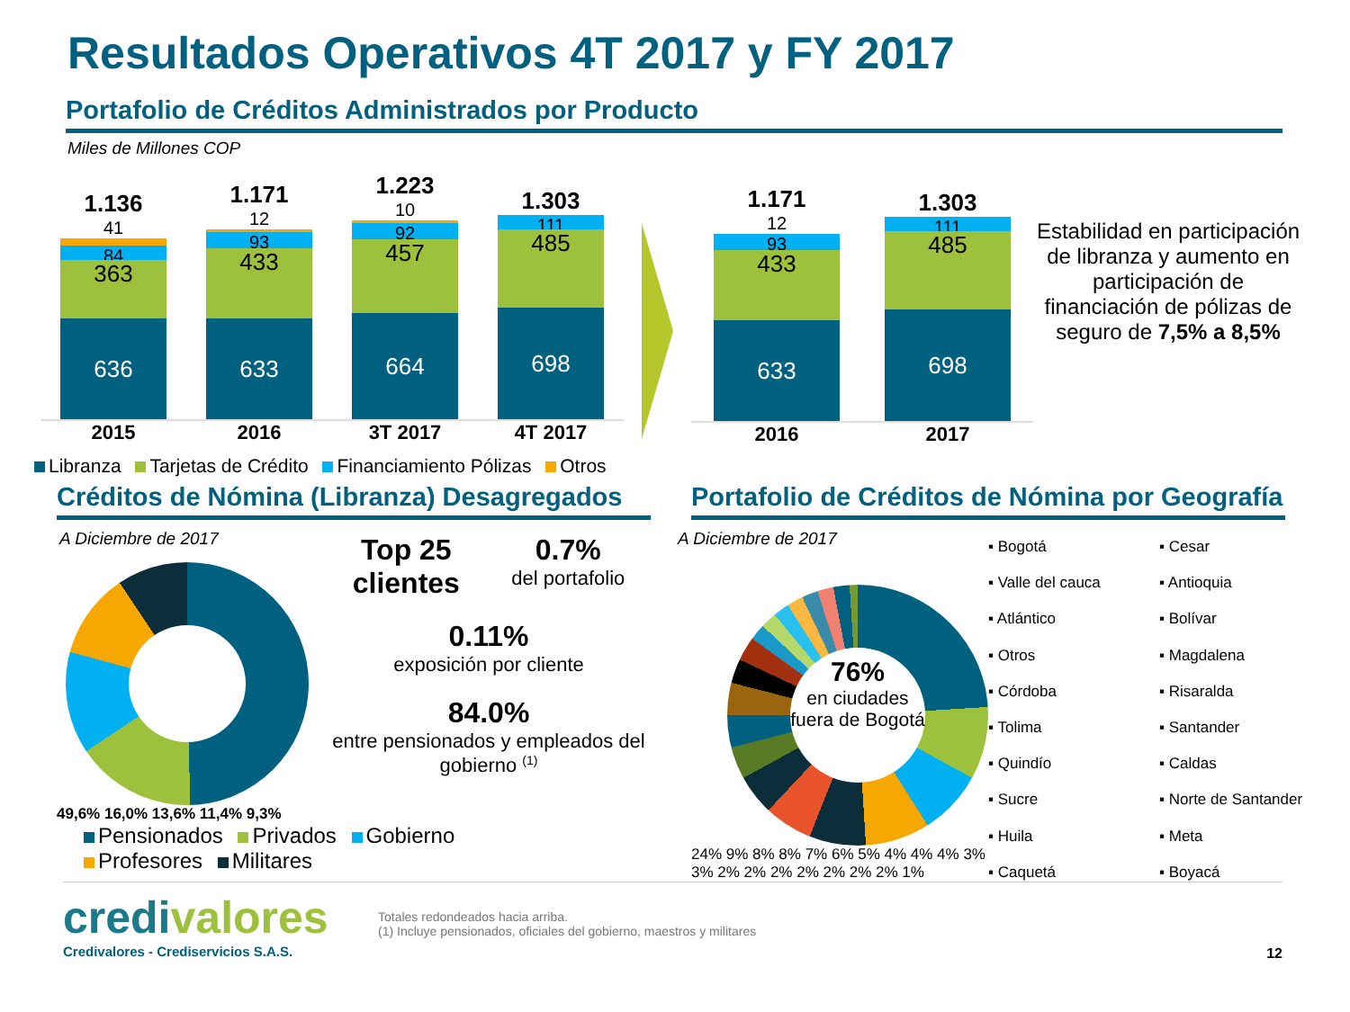Resultados Operativos 4T 2017 y FY 2017
Portafolio de Créditos Administrados por Producto
Miles de Millones COP
1.136
41
84
363
636
1.171
12
93
433
633
1.223
10
92
457
664
1.303
111
485
698
2015 2016 3T 2017 4T 2017
1.171
12
93
433
633
1.303
111
485
698
2016 2017
Estabilidad en participación de libranza y aumento en participación de financiación de pólizas de seguro de 7,5% a 8,5%
Libranza Tarjetas de Crédito Financiamiento Pólizas Otros
Créditos de Nómina (Libranza) Desagregados
A Diciembre de 2017
49,6% 16,0% 13,6% 11,4% 9,3%
Top 25
clientes
0.7%
del portafolio
0.11%
exposición por cliente
84.0%
entre pensionados y empleados del gobierno <sup>(1)</sup>
Pensionados Privados Gobierno
Profesores Militares
Portafolio de Créditos de Nómina por Geografía
A Diciembre de 2017
76%
en ciudades fuera de Bogotá
24% 9% 8% 8% 7% 6% 5% 4% 4% 4% 3% 3% 2% 2% 2% 2% 2% 2% 2% 1%
▪ Bogotá
▪ Cesar
▪ Valle del cauca
▪ Antioquia
▪ Atlántico
▪ Bolívar
▪ Otros
▪ Magdalena
▪ Córdoba
▪ Risaralda
▪ Tolima
▪ Santander
▪ Quindío
▪ Caldas
▪ Sucre
▪ Norte de Santander
▪ Huila
▪ Meta
▪ Caquetá
▪ Boyacá
credivalores
Credivalores - Crediservicios S.A.S.
Totales redondeados hacia arriba.
(1) Incluye pensionados, oficiales del gobierno, maestros y militares
12